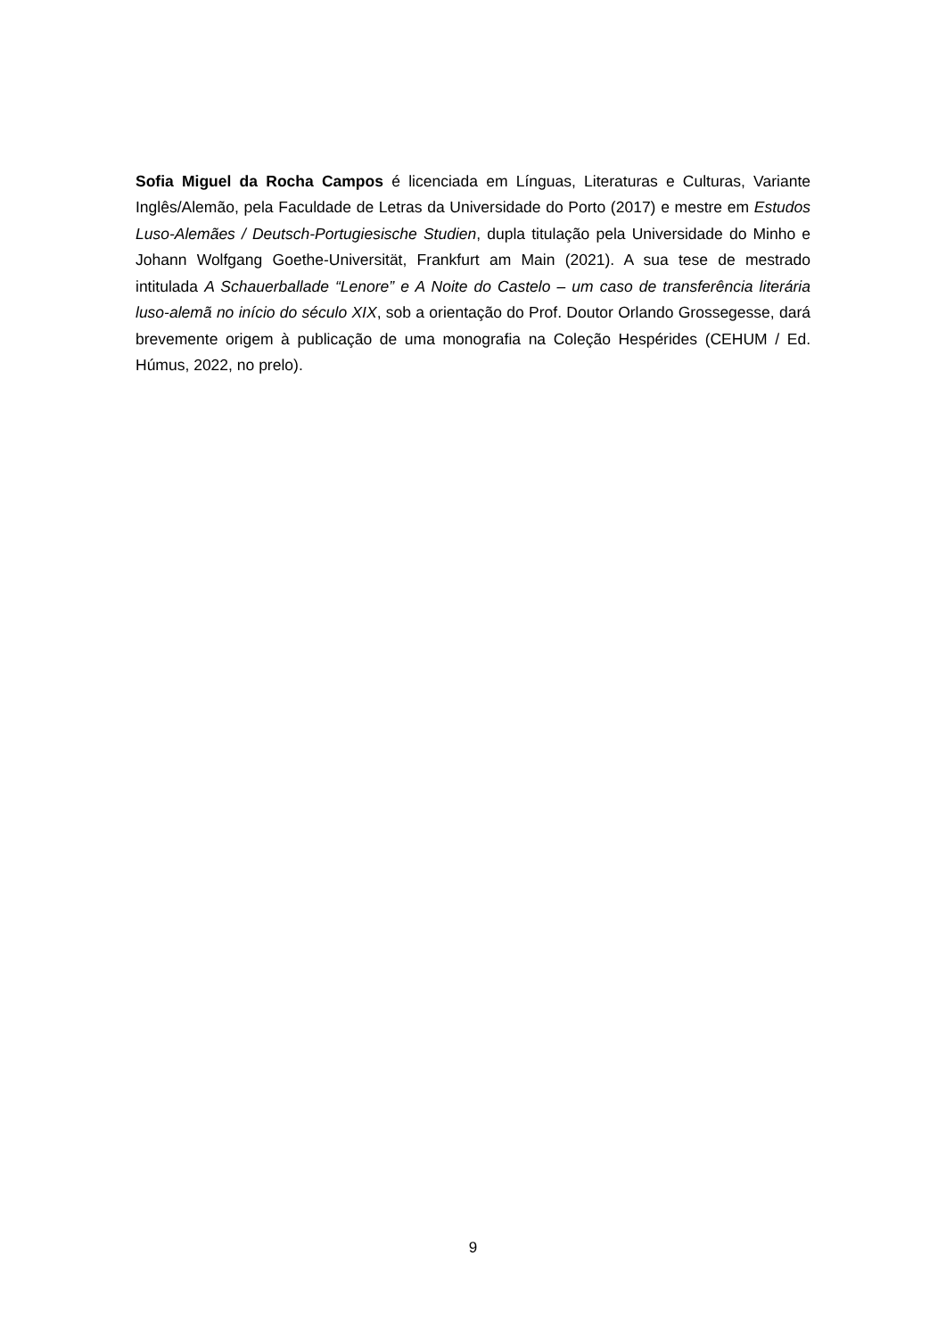Sofia Miguel da Rocha Campos é licenciada em Línguas, Literaturas e Culturas, Variante Inglês/Alemão, pela Faculdade de Letras da Universidade do Porto (2017) e mestre em Estudos Luso-Alemães / Deutsch-Portugiesische Studien, dupla titulação pela Universidade do Minho e Johann Wolfgang Goethe-Universität, Frankfurt am Main (2021). A sua tese de mestrado intitulada A Schauerballade “Lenore” e A Noite do Castelo – um caso de transferência literária luso-alemã no início do século XIX, sob a orientação do Prof. Doutor Orlando Grossegesse, dará brevemente origem à publicação de uma monografia na Coleção Hespérides (CEHUM / Ed. Húmus, 2022, no prelo).
9